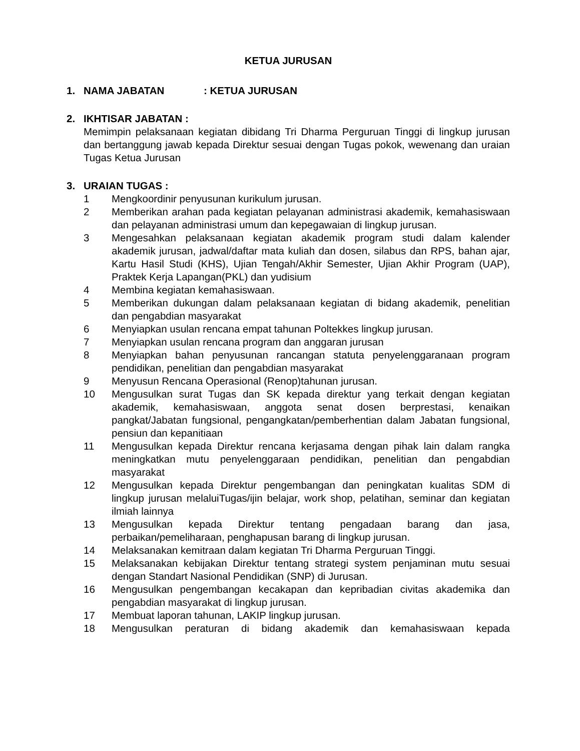KETUA JURUSAN
1. NAMA JABATAN: KETUA JURUSAN
2. IKHTISAR JABATAN :
Memimpin pelaksanaan kegiatan dibidang Tri Dharma Perguruan Tinggi di lingkup jurusan dan bertanggung jawab kepada Direktur sesuai dengan Tugas pokok, wewenang dan uraian Tugas Ketua Jurusan
3. URAIAN TUGAS :
1 Mengkoordinir penyusunan kurikulum jurusan.
2 Memberikan arahan pada kegiatan pelayanan administrasi akademik, kemahasiswaan dan pelayanan administrasi umum dan kepegawaian di lingkup jurusan.
3 Mengesahkan pelaksanaan kegiatan akademik program studi dalam kalender akademik jurusan, jadwal/daftar mata kuliah dan dosen, silabus dan RPS, bahan ajar, Kartu Hasil Studi (KHS), Ujian Tengah/Akhir Semester, Ujian Akhir Program (UAP), Praktek Kerja Lapangan(PKL) dan yudisium
4 Membina kegiatan kemahasiswaan.
5 Memberikan dukungan dalam pelaksanaan kegiatan di bidang akademik, penelitian dan pengabdian masyarakat
6 Menyiapkan usulan rencana empat tahunan Poltekkes lingkup jurusan.
7 Menyiapkan usulan rencana program dan anggaran jurusan
8 Menyiapkan bahan penyusunan rancangan statuta penyelenggaranaan program pendidikan, penelitian dan pengabdian masyarakat
9 Menyusun Rencana Operasional (Renop)tahunan jurusan.
10 Mengusulkan surat Tugas dan SK kepada direktur yang terkait dengan kegiatan akademik, kemahasiswaan, anggota senat dosen berprestasi, kenaikan pangkat/Jabatan fungsional, pengangkatan/pemberhentian dalam Jabatan fungsional, pensiun dan kepanitiaan
11 Mengusulkan kepada Direktur rencana kerjasama dengan pihak lain dalam rangka meningkatkan mutu penyelenggaraan pendidikan, penelitian dan pengabdian masyarakat
12 Mengusulkan kepada Direktur pengembangan dan peningkatan kualitas SDM di lingkup jurusan melaluiTugas/ijin belajar, work shop, pelatihan, seminar dan kegiatan ilmiah lainnya
13 Mengusulkan kepada Direktur tentang pengadaan barang dan jasa, perbaikan/pemeliharaan, penghapusan barang di lingkup jurusan.
14 Melaksanakan kemitraan dalam kegiatan Tri Dharma Perguruan Tinggi.
15 Melaksanakan kebijakan Direktur tentang strategi system penjaminan mutu sesuai dengan Standart Nasional Pendidikan (SNP) di Jurusan.
16 Mengusulkan pengembangan kecakapan dan kepribadian civitas akademika dan pengabdian masyarakat di lingkup jurusan.
17 Membuat laporan tahunan, LAKIP lingkup jurusan.
18 Mengusulkan peraturan di bidang akademik dan kemahasiswaan kepada